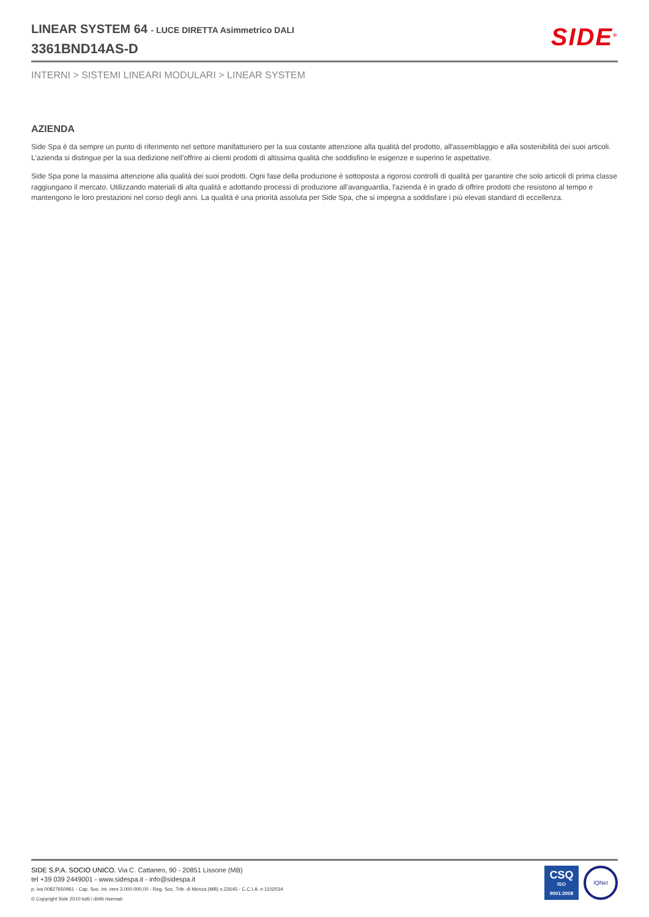LINEAR SYSTEM 64 - LUCE DIRETTA Asimmetrico DALI
3361BND14AS-D
SIDE<sup>®</sup>
INTERNI > SISTEMI LINEARI MODULARI > LINEAR SYSTEM
AZIENDA
Side Spa è da sempre un punto di riferimento nel settore manifatturiero per la sua costante attenzione alla qualità del prodotto, all'assemblaggio e alla sostenibilità dei suoi articoli. L'azienda si distingue per la sua dedizione nell'offrire ai clienti prodotti di altissima qualità che soddisfino le esigenze e superino le aspettative.
Side Spa pone la massima attenzione alla qualità dei suoi prodotti. Ogni fase della produzione è sottoposta a rigorosi controlli di qualità per garantire che solo articoli di prima classe raggiungano il mercato. Utilizzando materiali di alta qualità e adottando processi di produzione all'avanguardia, l'azienda è in grado di offrire prodotti che resistono al tempo e mantengono le loro prestazioni nel corso degli anni. La qualità è una priorità assoluta per Side Spa, che si impegna a soddisfare i più elevati standard di eccellenza.
SIDE S.P.A. SOCIO UNICO. Via C. Cattaneo, 90 - 20851 Lissone (MB)
tel +39 039 2449001 - www.sidespa.it - info@sidespa.it
p. iva 00827650961 - Cap. Soc. int. vers 3.000.000,00 - Reg. Soc. Trib. di Monza (MB) n.22645 - C.C.I.A. n 1102034
© Copyright Side 2010 tutti i diritti riservati
CSQ
ISO
9001:2008
IQNet